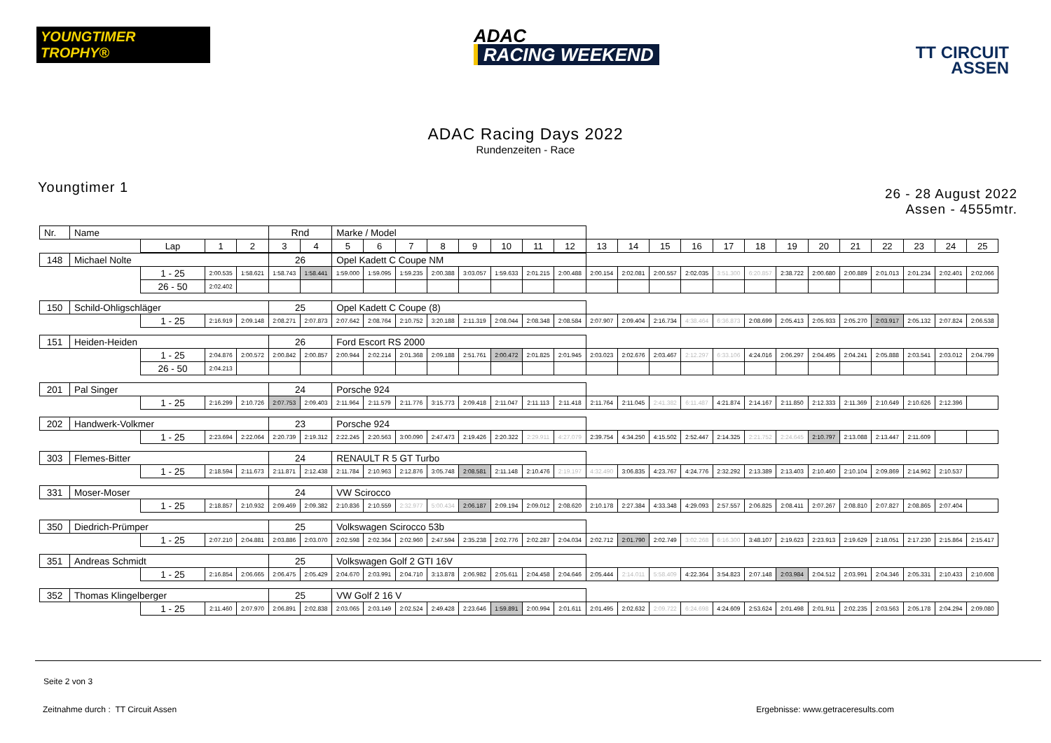YOUNGTIMER TROPHY®
ADAC
RACING WEEKEND
TT CIRCUIT
ASSEN
ADAC Racing Days 2022
Rundenzeiten - Race
Youngtimer 1
26 - 28 August 2022
Assen - 4555mtr.
| Nr. | Name | | | | Rnd | | Marke / Model | | | | | | | | | | | | | | | | | | | | |
| | | Lap | 1 | 2 | 3 | 4 | 5 | 6 | 7 | 8 | 9 | 10 | 11 | 12 | 13 | 14 | 15 | 16 | 17 | 18 | 19 | 20 | 21 | 22 | 23 | 24 | 25 |
| 148 | Michael Nolte | | | | 26 | | Opel Kadett C Coupe NM | | | | | | | | | | | | | | | | | | | | |
| | | 1 - 25 | 2:00.535 | 1:58.621 | 1:58.743 | 1:58.441 | 1:59.000 | 1:59.095 | 1:59.235 | 2:00.388 | 3:03.057 | 1:59.633 | 2:01.215 | 2:00.488 | 2:00.154 | 2:02.081 | 2:00.557 | 2:02.035 | 3:51.300 | 6:20.857 | 2:38.722 | 2:00.680 | 2:00.889 | 2:01.013 | 2:01.234 | 2:02.401 | 2:02.066 |
| | | 26 - 50 | 2:02.402 | | | | | | | | | | | | | | | | | | | | | | | | |
| 150 | Schild-Ohligschläger | | | | 25 | | Opel Kadett C Coupe (8) | | | | | | | | | | | | | | | | | | | | |
| | | 1 - 25 | 2:16.919 | 2:09.148 | 2:08.271 | 2:07.873 | 2:07.642 | 2:08.764 | 2:10.752 | 3:20.188 | 2:11.319 | 2:08.044 | 2:08.348 | 2:08.584 | 2:07.907 | 2:09.404 | 2:16.734 | 4:38.464 | 6:36.873 | 2:08.699 | 2:05.413 | 2:05.933 | 2:05.270 | 2:03.917 | 2:05.132 | 2:07.824 | 2:06.538 |
| 151 | Heiden-Heiden | | | | 26 | | Ford Escort RS 2000 | | | | | | | | | | | | | | | | | | | | |
| | | 1 - 25 | 2:04.876 | 2:00.572 | 2:00.842 | 2:00.857 | 2:00.944 | 2:02.214 | 2:01.368 | 2:09.188 | 2:51.761 | 2:00.472 | 2:01.825 | 2:01.945 | 2:03.023 | 2:02.676 | 2:03.467 | 2:12.297 | 6:33.106 | 4:24.016 | 2:06.297 | 2:04.495 | 2:04.241 | 2:05.888 | 2:03.541 | 2:03.012 | 2:04.799 |
| | | 26 - 50 | 2:04.213 | | | | | | | | | | | | | | | | | | | | | | | | |
| 201 | Pal Singer | | | | 24 | | Porsche 924 | | | | | | | | | | | | | | | | | | | | |
| | | 1 - 25 | 2:16.299 | 2:10.726 | 2:07.753 | 2:09.403 | 2:11.964 | 2:11.579 | 2:11.776 | 3:15.773 | 2:09.418 | 2:11.047 | 2:11.113 | 2:11.418 | 2:11.764 | 2:11.045 | 2:41.382 | 6:11.487 | 4:21.874 | 2:14.167 | 2:11.850 | 2:12.333 | 2:11.369 | 2:10.649 | 2:10.626 | 2:12.396 | |
| 202 | Handwerk-Volkmer | | | | 23 | | Porsche 924 | | | | | | | | | | | | | | | | | | | | |
| | | 1 - 25 | 2:23.694 | 2:22.064 | 2:20.739 | 2:19.312 | 2:22.245 | 2:20.563 | 3:00.090 | 2:47.473 | 2:19.426 | 2:20.322 | 2:29.911 | 4:27.079 | 2:39.754 | 4:34.250 | 4:15.502 | 2:52.447 | 2:14.325 | 2:21.752 | 2:24.645 | 2:10.797 | 2:13.088 | 2:13.447 | 2:11.609 | | |
| 303 | Flemes-Bitter | | | | 24 | | RENAULT R 5 GT Turbo | | | | | | | | | | | | | | | | | | | | |
| | | 1 - 25 | 2:18.594 | 2:11.673 | 2:11.871 | 2:12.438 | 2:11.784 | 2:10.963 | 2:12.876 | 3:05.748 | 2:08.581 | 2:11.148 | 2:10.476 | 2:19.197 | 4:32.490 | 3:06.835 | 4:23.767 | 4:24.776 | 2:32.292 | 2:13.389 | 2:13.403 | 2:10.460 | 2:10.104 | 2:09.869 | 2:14.962 | 2:10.537 | |
| 331 | Moser-Moser | | | | 24 | | VW Scirocco | | | | | | | | | | | | | | | | | | | | |
| | | 1 - 25 | 2:18.857 | 2:10.932 | 2:09.469 | 2:09.382 | 2:10.836 | 2:10.559 | 2:32.977 | 5:00.434 | 2:06.187 | 2:09.194 | 2:09.012 | 2:08.620 | 2:10.178 | 2:27.384 | 4:33.348 | 4:29.093 | 2:57.557 | 2:06.825 | 2:08.411 | 2:07.267 | 2:08.810 | 2:07.827 | 2:08.865 | 2:07.404 | |
| 350 | Diedrich-Prümper | | | | 25 | | Volkswagen Scirocco 53b | | | | | | | | | | | | | | | | | | | | |
| | | 1 - 25 | 2:07.210 | 2:04.881 | 2:03.886 | 2:03.070 | 2:02.598 | 2:02.364 | 2:02.960 | 2:47.594 | 2:35.238 | 2:02.776 | 2:02.287 | 2:04.034 | 2:02.712 | 2:01.790 | 2:02.749 | 3:02.268 | 6:16.300 | 3:48.107 | 2:19.623 | 2:23.913 | 2:19.629 | 2:18.051 | 2:17.230 | 2:15.864 | 2:15.417 |
| 351 | Andreas Schmidt | | | | 25 | | Volkswagen Golf 2 GTI 16V | | | | | | | | | | | | | | | | | | | | |
| | | 1 - 25 | 2:16.854 | 2:06.665 | 2:06.475 | 2:05.429 | 2:04.670 | 2:03.991 | 2:04.710 | 3:13.878 | 2:06.982 | 2:05.611 | 2:04.458 | 2:04.646 | 2:05.444 | 2:14.011 | 5:58.409 | 4:22.364 | 3:54.823 | 2:07.148 | 2:03.984 | 2:04.512 | 2:03.991 | 2:04.346 | 2:05.331 | 2:10.433 | 2:10.608 |
| 352 | Thomas Klingelberger | | | | 25 | | VW Golf 2 16 V | | | | | | | | | | | | | | | | | | | | |
| | | 1 - 25 | 2:11.460 | 2:07.970 | 2:06.891 | 2:02.838 | 2:03.065 | 2:03.149 | 2:02.524 | 2:49.428 | 2:23.646 | 1:59.891 | 2:00.994 | 2:01.611 | 2:01.495 | 2:02.632 | 2:09.722 | 6:24.698 | 4:24.609 | 2:53.624 | 2:01.498 | 2:01.911 | 2:02.235 | 2:03.563 | 2:05.178 | 2:04.294 | 2:09.080 |
Seite 2 von 3
Zeitnahme durch : TT Circuit Assen Ergebnisse: www.getraceresults.com